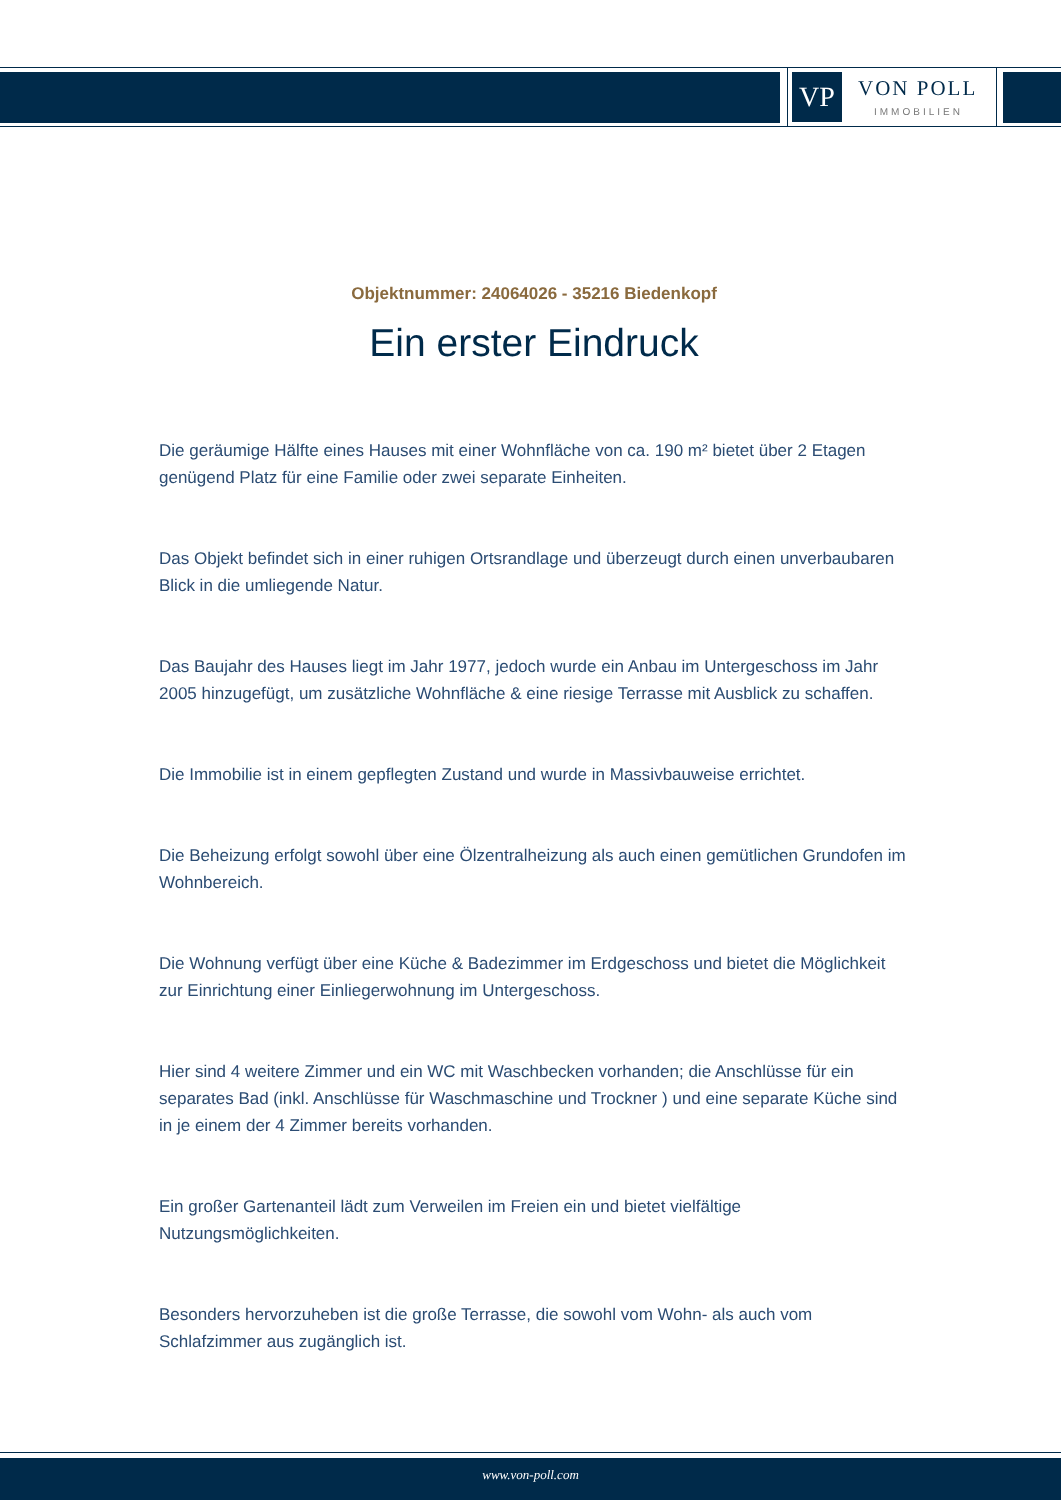VP VON POLL
IMMOBILIEN
Objektnummer: 24064026 - 35216 Biedenkopf
Ein erster Eindruck
Die geräumige Hälfte eines Hauses mit einer Wohnfläche von ca. 190 m² bietet über 2 Etagen genügend Platz für eine Familie oder zwei separate Einheiten.
Das Objekt befindet sich in einer ruhigen Ortsrandlage und überzeugt durch einen unverbaubaren Blick in die umliegende Natur.
Das Baujahr des Hauses liegt im Jahr 1977, jedoch wurde ein Anbau im Untergeschoss im Jahr 2005 hinzugefügt, um zusätzliche Wohnfläche & eine riesige Terrasse mit Ausblick zu schaffen.
Die Immobilie ist in einem gepflegten Zustand und wurde in Massivbauweise errichtet.
Die Beheizung erfolgt sowohl über eine Ölzentralheizung als auch einen gemütlichen Grundofen im Wohnbereich.
Die Wohnung verfügt über eine Küche & Badezimmer im Erdgeschoss und bietet die Möglichkeit zur Einrichtung einer Einliegerwohnung im Untergeschoss.
Hier sind 4 weitere Zimmer und ein WC mit Waschbecken vorhanden; die Anschlüsse für ein separates Bad (inkl. Anschlüsse für Waschmaschine und Trockner ) und eine separate Küche sind in je einem der 4 Zimmer bereits vorhanden.
Ein großer Gartenanteil lädt zum Verweilen im Freien ein und bietet vielfältige Nutzungsmöglichkeiten.
Besonders hervorzuheben ist die große Terrasse, die sowohl vom Wohn- als auch vom Schlafzimmer aus zugänglich ist.
www.von-poll.com